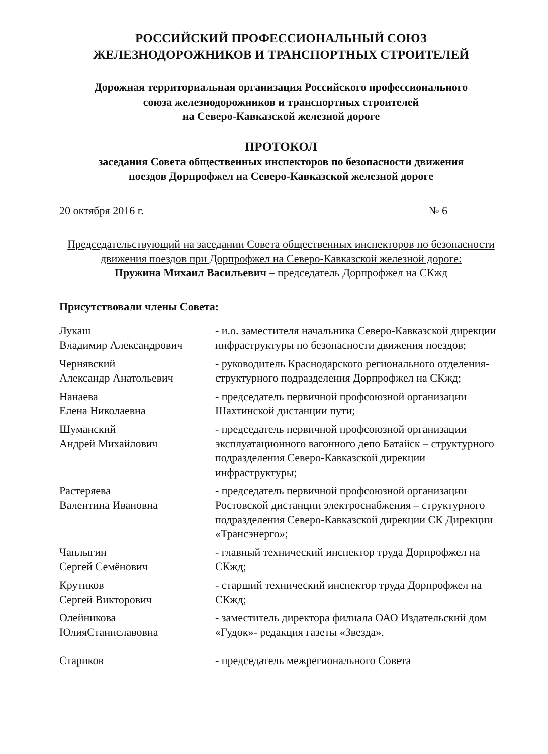РОССИЙСКИЙ ПРОФЕССИОНАЛЬНЫЙ СОЮЗ
ЖЕЛЕЗНОДОРОЖНИКОВ И ТРАНСПОРТНЫХ СТРОИТЕЛЕЙ
Дорожная территориальная организация Российского профессионального
союза железнодорожников и транспортных строителей
на Северо-Кавказской железной дороге
ПРОТОКОЛ
заседания Совета общественных инспекторов по безопасности движения
поездов Дорпрофжел на Северо-Кавказской железной дороге
20 октября 2016 г. № 6
Председательствующий на заседании Совета общественных инспекторов по безопасности движения поездов при Дорпрофжел на Северо-Кавказской железной дороге:
Пружина Михаил Васильевич – председатель Дорпрофжел на СКжд
Присутствовали члены Совета:
| Лукаш Владимир Александрович | - и.о. заместителя начальника Северо-Кавказской дирекции инфраструктуры по безопасности движения поездов; |
| Чернявский Александр Анатольевич | - руководитель Краснодарского регионального отделения-структурного подразделения Дорпрофжел на СКжд; |
| Нанаева Елена Николаевна | - председатель первичной профсоюзной организации Шахтинской дистанции пути; |
| Шуманский Андрей Михайлович | - председатель первичной профсоюзной организации эксплуатационного вагонного депо Батайск – структурного подразделения Северо-Кавказской дирекции инфраструктуры; |
| Растеряева Валентина Ивановна | - председатель первичной профсоюзной организации Ростовской дистанции электроснабжения – структурного подразделения Северо-Кавказской дирекции СК Дирекции «Трансэнерго»; |
| Чаплыгин Сергей Семёнович | - главный технический инспектор труда Дорпрофжел на СКжд; |
| Крутиков Сергей Викторович | - старший технический инспектор труда Дорпрофжел на СКжд; |
| Олейникова ЮлияСтаниславовна | - заместитель директора филиала ОАО Издательский дом «Гудок»- редакция газеты «Звезда». |
| Стариков | - председатель межрегионального Совета |